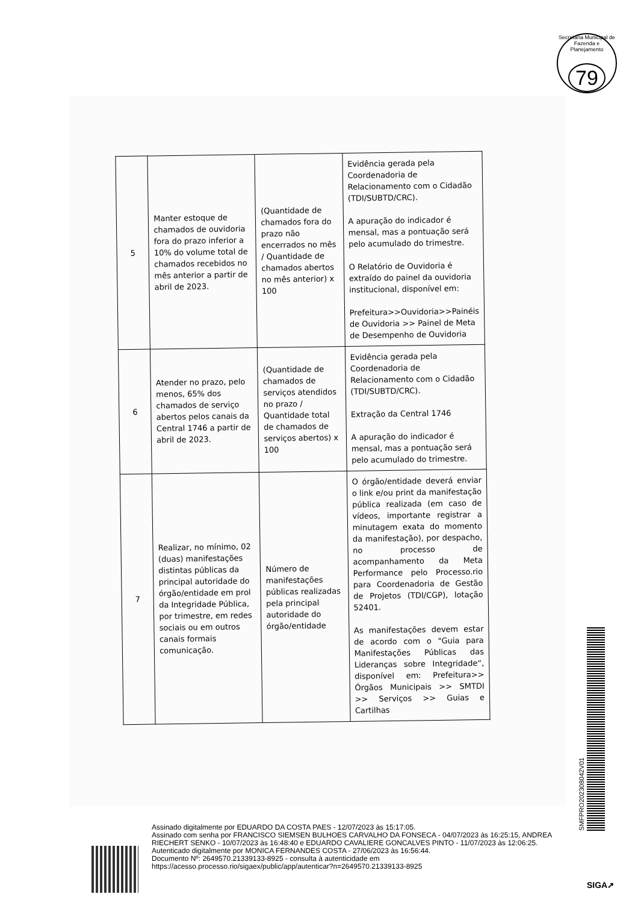Secretaria Municipal de Fazenda e Planejamento
79
| 5 | Manter estoque de chamados de ouvidoria fora do prazo inferior a 10% do volume total de chamados recebidos no mês anterior a partir de abril de 2023. | (Quantidade de chamados fora do prazo não encerrados no mês / Quantidade de chamados abertos no mês anterior) x 100 | Evidência gerada pela Coordenadoria de Relacionamento com o Cidadão (TDI/SUBTD/CRC). A apuração do indicador é mensal, mas a pontuação será pelo acumulado do trimestre. O Relatório de Ouvidoria é extraído do painel da ouvidoria institucional, disponível em: Prefeitura>>Ouvidoria>>Painéis de Ouvidoria >> Painel de Meta de Desempenho de Ouvidoria |
| 6 | Atender no prazo, pelo menos, 65% dos chamados de serviço abertos pelos canais da Central 1746 a partir de abril de 2023. | (Quantidade de chamados de serviços atendidos no prazo / Quantidade total de chamados de serviços abertos) x 100 | Evidência gerada pela Coordenadoria de Relacionamento com o Cidadão (TDI/SUBTD/CRC). Extração da Central 1746 A apuração do indicador é mensal, mas a pontuação será pelo acumulado do trimestre. |
| 7 | Realizar, no mínimo, 02 (duas) manifestações distintas públicas da principal autoridade do órgão/entidade em prol da Integridade Pública, por trimestre, em redes sociais ou em outros canais formais comunicação. | Número de manifestações públicas realizadas pela principal autoridade do órgão/entidade | O órgão/entidade deverá enviar o link e/ou print da manifestação pública realizada (em caso de vídeos, importante registrar a minutagem exata do momento da manifestação), por despacho, no processo de acompanhamento da Meta Performance pelo Processo.rio para Coordenadoria de Gestão de Projetos (TDI/CGP), lotação 52401. As manifestações devem estar de acordo com o "Guia para Manifestações Públicas das Lideranças sobre Integridade“, disponível em: Prefeitura>> Órgãos Municipais >> SMTDI >> Serviços >> Guias e Cartilhas |
SMFPRO202308042V01
Assinado digitalmente por EDUARDO DA COSTA PAES - 12/07/2023 às 15:17:05.
Assinado com senha por FRANCISCO SIEMSEN BULHOES CARVALHO DA FONSECA - 04/07/2023 às 16:25:15, ANDREA RIECHERT SENKO - 10/07/2023 às 16:48:40 e EDUARDO CAVALIERE GONCALVES PINTO - 11/07/2023 às 12:06:25.
Autenticado digitalmente por MONICA FERNANDES COSTA - 27/06/2023 às 16:56:44.
Documento Nº: 2649570.21339133-8925 - consulta à autenticidade em
https://acesso.processo.rio/sigaex/public/app/autenticar?n=2649570.21339133-8925
SIGA➚